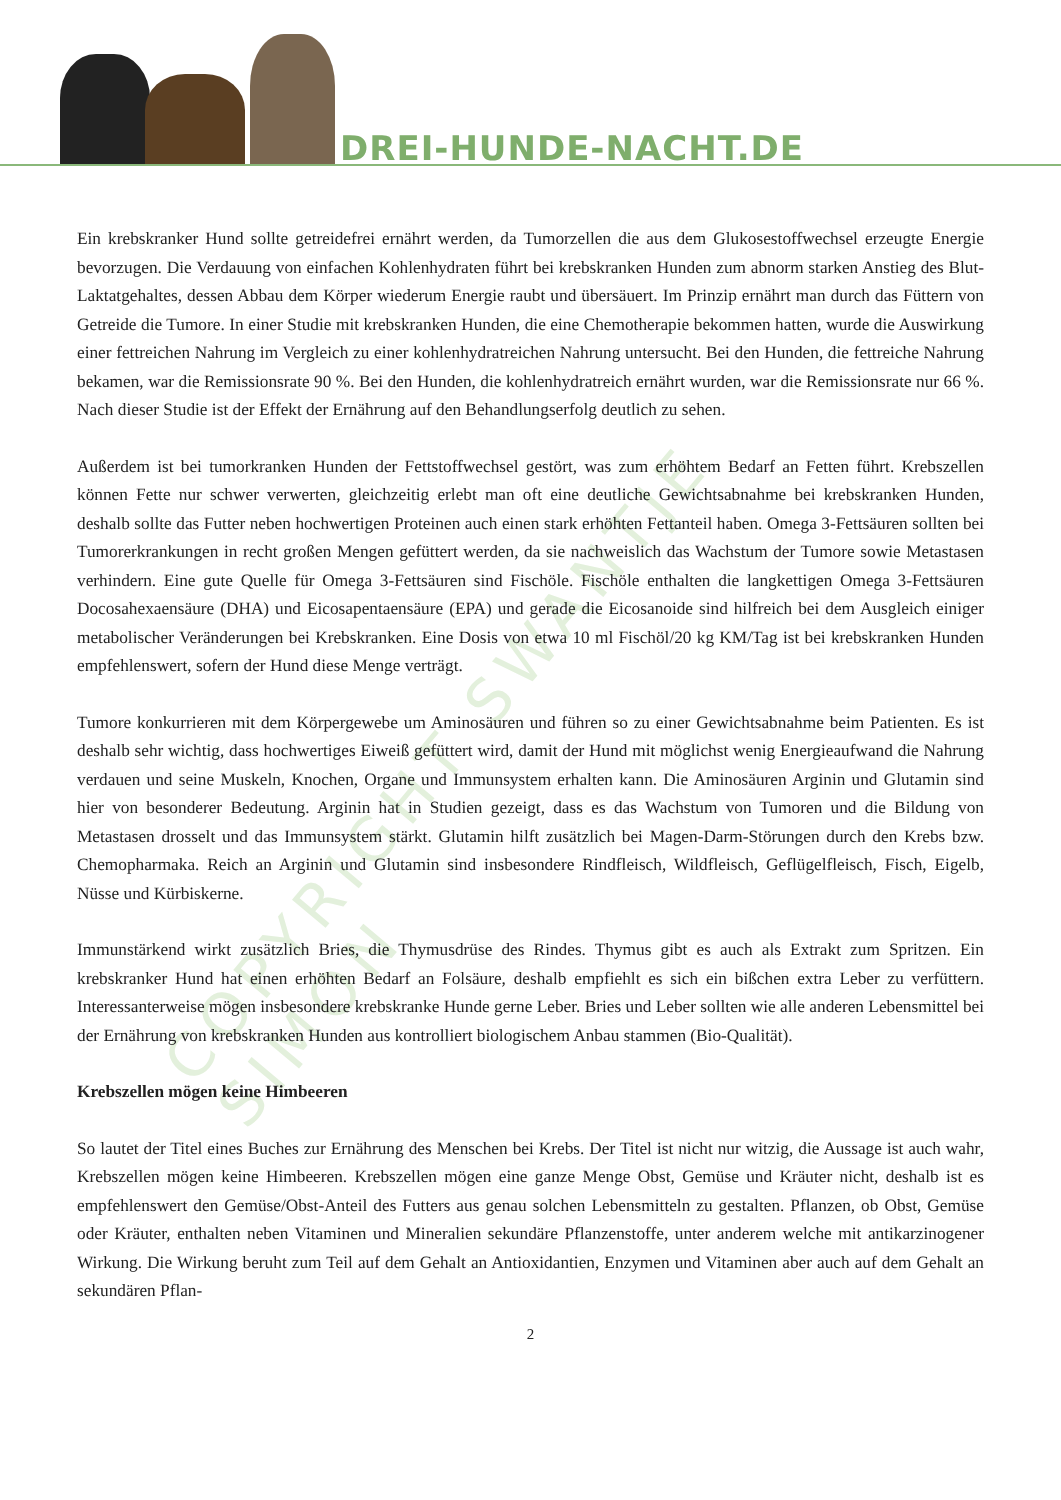DREI-HUNDE-NACHT.DE
COPYRIGHT SWANTJE SIMON
Ein krebskranker Hund sollte getreidefrei ernährt werden, da Tumorzellen die aus dem Glukosestoffwechsel erzeugte Energie bevorzugen. Die Verdauung von einfachen Kohlenhydraten führt bei krebskranken Hunden zum abnorm starken Anstieg des Blut-Laktatgehaltes, dessen Abbau dem Körper wiederum Energie raubt und übersäuert. Im Prinzip ernährt man durch das Füttern von Getreide die Tumore. In einer Studie mit krebskranken Hunden, die eine Chemotherapie bekommen hatten, wurde die Auswirkung einer fettreichen Nahrung im Vergleich zu einer kohlenhydratreichen Nahrung untersucht. Bei den Hunden, die fettreiche Nahrung bekamen, war die Remissionsrate 90 %. Bei den Hunden, die kohlenhydratreich ernährt wurden, war die Remissionsrate nur 66 %. Nach dieser Studie ist der Effekt der Ernährung auf den Behandlungserfolg deutlich zu sehen.
Außerdem ist bei tumorkranken Hunden der Fettstoffwechsel gestört, was zum erhöhtem Bedarf an Fetten führt. Krebszellen können Fette nur schwer verwerten, gleichzeitig erlebt man oft eine deutliche Gewichtsabnahme bei krebskranken Hunden, deshalb sollte das Futter neben hochwertigen Proteinen auch einen stark erhöhten Fettanteil haben. Omega 3-Fettsäuren sollten bei Tumorerkrankungen in recht großen Mengen gefüttert werden, da sie nachweislich das Wachstum der Tumore sowie Metastasen verhindern. Eine gute Quelle für Omega 3-Fettsäuren sind Fischöle. Fischöle enthalten die langkettigen Omega 3-Fettsäuren Docosahexaensäure (DHA) und Eicosapentaensäure (EPA) und gerade die Eicosanoide sind hilfreich bei dem Ausgleich einiger metabolischer Veränderungen bei Krebskranken. Eine Dosis von etwa 10 ml Fischöl/20 kg KM/Tag ist bei krebskranken Hunden empfehlenswert, sofern der Hund diese Menge verträgt.
Tumore konkurrieren mit dem Körpergewebe um Aminosäuren und führen so zu einer Gewichtsabnahme beim Patienten. Es ist deshalb sehr wichtig, dass hochwertiges Eiweiß gefüttert wird, damit der Hund mit möglichst wenig Energieaufwand die Nahrung verdauen und seine Muskeln, Knochen, Organe und Immunsystem erhalten kann. Die Aminosäuren Arginin und Glutamin sind hier von besonderer Bedeutung. Arginin hat in Studien gezeigt, dass es das Wachstum von Tumoren und die Bildung von Metastasen drosselt und das Immunsystem stärkt. Glutamin hilft zusätzlich bei Magen-Darm-Störungen durch den Krebs bzw. Chemopharmaka. Reich an Arginin und Glutamin sind insbesondere Rindfleisch, Wildfleisch, Geflügelfleisch, Fisch, Eigelb, Nüsse und Kürbiskerne.
Immunstärkend wirkt zusätzlich Bries, die Thymusdrüse des Rindes. Thymus gibt es auch als Extrakt zum Spritzen. Ein krebskranker Hund hat einen erhöhten Bedarf an Folsäure, deshalb empfiehlt es sich ein bißchen extra Leber zu verfüttern. Interessanterweise mögen insbesondere krebskranke Hunde gerne Leber. Bries und Leber sollten wie alle anderen Lebensmittel bei der Ernährung von krebskranken Hunden aus kontrolliert biologischem Anbau stammen (Bio-Qualität).
Krebszellen mögen keine Himbeeren
So lautet der Titel eines Buches zur Ernährung des Menschen bei Krebs. Der Titel ist nicht nur witzig, die Aussage ist auch wahr, Krebszellen mögen keine Himbeeren. Krebszellen mögen eine ganze Menge Obst, Gemüse und Kräuter nicht, deshalb ist es empfehlenswert den Gemüse/Obst-Anteil des Futters aus genau solchen Lebensmitteln zu gestalten. Pflanzen, ob Obst, Gemüse oder Kräuter, enthalten neben Vitaminen und Mineralien sekundäre Pflanzenstoffe, unter anderem welche mit antikarzinogener Wirkung. Die Wirkung beruht zum Teil auf dem Gehalt an Antioxidantien, Enzymen und Vitaminen aber auch auf dem Gehalt an sekundären Pflan-
2